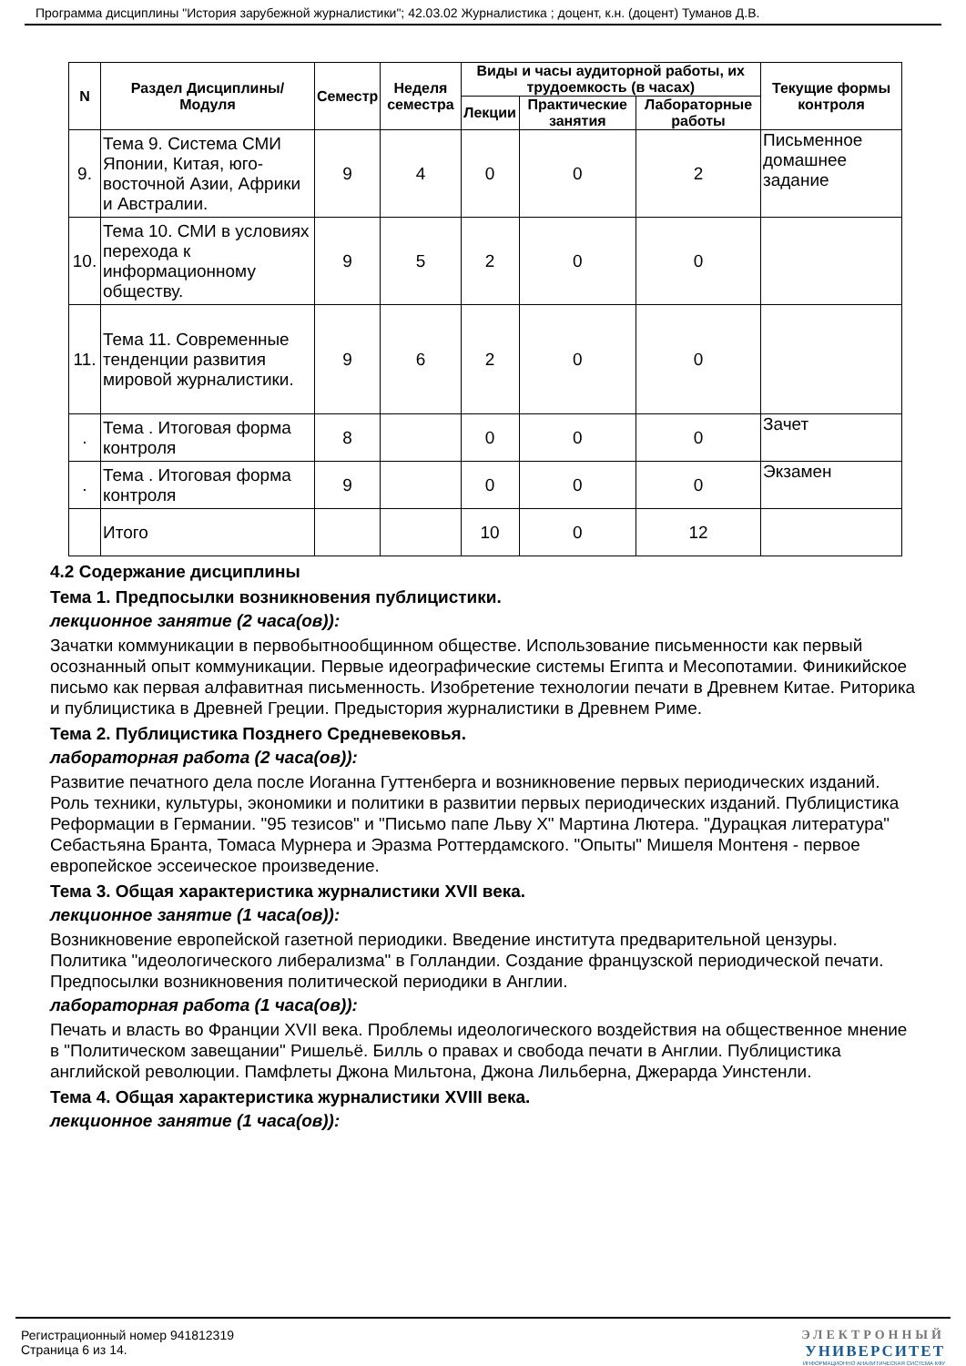Программа дисциплины "История зарубежной журналистики"; 42.03.02 Журналистика ; доцент, к.н. (доцент) Туманов Д.В.
| N | Раздел Дисциплины/ Модуля | Семестр | Неделя семестра | Виды и часы аудиторной работы, их трудоемкость (в часах) | | | Текущие формы контроля |
| --- | --- | --- | --- | --- | --- | --- | --- |
| | | | | Лекции | Практические занятия | Лабораторные работы | |
| 9. | Тема 9. Система СМИ Японии, Китая, юго-восточной Азии, Африки и Австралии. | 9 | 4 | 0 | 0 | 2 | Письменное домашнее задание |
| 10. | Тема 10. СМИ в условиях перехода к информационному обществу. | 9 | 5 | 2 | 0 | 0 | |
| 11. | Тема 11. Современные тенденции развития мировой журналистики. | 9 | 6 | 2 | 0 | 0 | |
| . | Тема . Итоговая форма контроля | 8 | | 0 | 0 | 0 | Зачет |
| . | Тема . Итоговая форма контроля | 9 | | 0 | 0 | 0 | Экзамен |
| | Итого | | | 10 | 0 | 12 | |
4.2 Содержание дисциплины
Тема 1. Предпосылки возникновения публицистики.
лекционное занятие (2 часа(ов)):
Зачатки коммуникации в первобытнообщинном обществе. Использование письменности как первый осознанный опыт коммуникации. Первые идеографические системы Египта и Месопотамии. Финикийское письмо как первая алфавитная письменность. Изобретение технологии печати в Древнем Китае. Риторика и публицистика в Древней Греции. Предыстория журналистики в Древнем Риме.
Тема 2. Публицистика Позднего Средневековья.
лабораторная работа (2 часа(ов)):
Развитие печатного дела после Иоганна Гуттенберга и возникновение первых периодических изданий. Роль техники, культуры, экономики и политики в развитии первых периодических изданий. Публицистика Реформации в Германии. "95 тезисов" и "Письмо папе Льву X" Мартина Лютера. "Дурацкая литература" Себастьяна Бранта, Томаса Мурнера и Эразма Роттердамского. "Опыты" Мишеля Монтеня - первое европейское эссеическое произведение.
Тема 3. Общая характеристика журналистики XVII века.
лекционное занятие (1 часа(ов)):
Возникновение европейской газетной периодики. Введение института предварительной цензуры. Политика "идеологического либерализма" в Голландии. Создание французской периодической печати. Предпосылки возникновения политической периодики в Англии.
лабораторная работа (1 часа(ов)):
Печать и власть во Франции XVII века. Проблемы идеологического воздействия на общественное мнение в "Политическом завещании" Ришельё. Билль о правах и свобода печати в Англии. Публицистика английской революции. Памфлеты Джона Мильтона, Джона Лильберна, Джерарда Уинстенли.
Тема 4. Общая характеристика журналистики XVIII века.
лекционное занятие (1 часа(ов)):
Регистрационный номер 941812319
Страница 6 из 14.
ЭЛЕКТРОННЫЙ
УНИВЕРСИТЕТ
ИНФОРМАЦИОННО АНАЛИТИЧЕСКАЯ СИСТЕМА КФУ